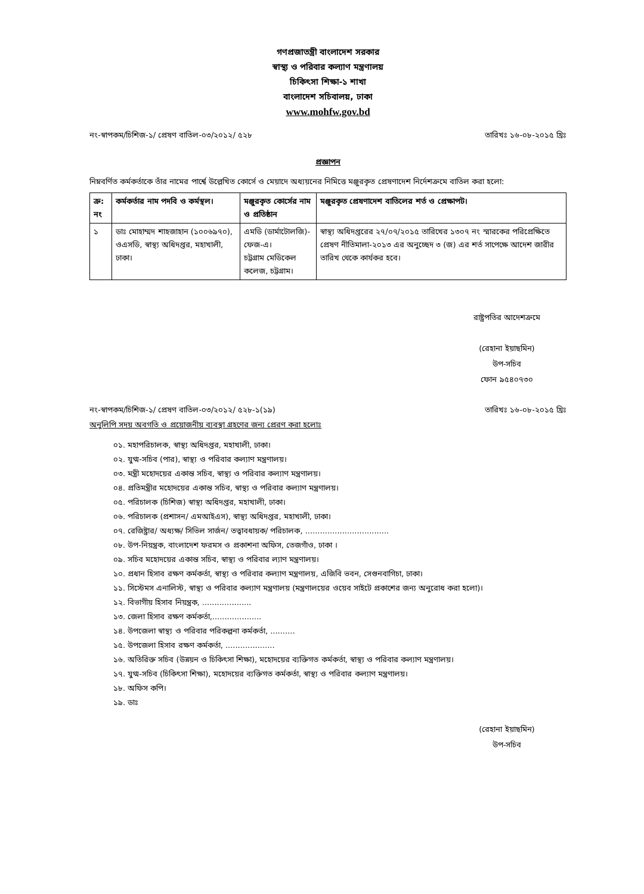গণপ্রজাতন্ত্রী বাংলাদেশ সরকার
স্বাস্থ্য ও পরিবার কল্যাণ মন্ত্রণালয়
চিকিৎসা শিক্ষা-১ শাখা
বাংলাদেশ সচিবালয়, ঢাকা
www.mohfw.gov.bd
নং-স্বাপকম/চিশিজ-১/ প্রেষণ বাতিল-০৩/২০১২/ ৫২৮ তারিখঃ ১৬-০৮-২০১৫ খ্রিঃ
প্রজ্ঞাপন
নিম্নবর্ণিত কর্মকর্তাকে তাঁর নামের পার্শ্বে উল্লেখিত কোর্সে ও মেয়াদে অধ্যয়নের নিমিত্তে মঞ্জুরকৃত প্রেষণাদেশ নির্দেশক্রমে বাতিল করা হলো:
| ক্র: নং | কর্মকর্তার নাম পদবি ও কর্মস্থল। | মঞ্জুরকৃত কোর্সের নাম ও প্রতিষ্ঠান | মঞ্জুরকৃত প্রেষণাদেশ বাতিলের শর্ত ও প্রেক্ষাপট। |
| --- | --- | --- | --- |
| ১ | ডাঃ মোহাম্মদ শাহজাহান (১০০৬৯৭০), ওএসডি, স্বাস্থ্য অধিদপ্তর, মহাখালী, ঢাকা। | এমডি (ডার্মাটোলজি)-ফেজ-এ। চট্টগ্রাম মেডিকেল কলেজ, চট্টগ্রাম। | স্বাস্থ্য অধিদপ্তরের ২৭/০৭/২০১৫ তারিখের ১৩০৭ নং স্মারকের পরিপ্রেক্ষিতে প্রেষণ নীতিমালা-২০১৩ এর অনুচ্ছেদ ৩ (জ) এর শর্ত সাপেক্ষে আদেশ জারীর তারিখ থেকে কার্যকর হবে। |
রাষ্ট্রপতির আদেশক্রমে
(রেহানা ইয়াছমিন)
উপ-সচিব
ফোন ৯৫৪০৭৩০
নং-স্বাপকম/চিশিজ-১/ প্রেষণ বাতিল-০৩/২০১২/ ৫২৮-১(১৯) তারিখঃ ১৬-০৮-২০১৫ খ্রিঃ
অনুলিপি সদয় অবগতি ও প্রয়োজনীয় ব্যবস্থা গ্রহণের জন্য প্রেরণ করা হলোঃ
০১. মহাপরিচালক, স্বাস্থ্য অধিদপ্তর, মহাখালী, ঢাকা।
০২. যুগ্ম-সচিব (পার), স্বাস্থ্য ও পরিবার কল্যাণ মন্ত্রণালয়।
০৩. মন্ত্রী মহোদয়ের একান্ত সচিব, স্বাস্থ্য ও পরিবার কল্যাণ মন্ত্রণালয়।
০৪. প্রতিমন্ত্রীর মহোদয়ের একান্ত সচিব, স্বাস্থ্য ও পরিবার কল্যাণ মন্ত্রণালয়।
০৫. পরিচালক (চিশিজ) স্বাস্থ্য অধিদপ্তর, মহাখালী, ঢাকা।
০৬. পরিচালক (প্রশাসন/ এমআইএস), স্বাস্থ্য অধিদপ্তর, মহাখালী, ঢাকা।
০৭. রেজিষ্ট্রার/ অধ্যক্ষ/ সিভিল সার্জন/ তত্বাবধায়ক/ পরিচালক, ..................................
০৮. উপ-নিয়ন্ত্রক, বাংলাদেশ ফরমস ও প্রকাশনা অফিস, তেজগাঁও, ঢাকা ।
০৯. সচিব মহোদয়ের একান্ত সচিব, স্বাস্থ্য ও পরিবার ল্যাণ মন্ত্রণালয়।
১০. প্রধান হিসাব রক্ষণ কর্মকর্তা, স্বাস্থ্য ও পরিবার কল্যাণ মন্ত্রণালয়, এজিবি ভবন, সেগুনবাগিচা, ঢাকা।
১১. সিস্টেমস এনালিস্ট, স্বাস্থ্য ও পরিবার কল্যাণ মন্ত্রণালয় (মন্ত্রণালয়ের ওয়েব সাইটে প্রকাশের জন্য অনুরোধ করা হলো)।
১২. বিভাগীয় হিসাব নিয়ন্ত্রক, ....................
১৩. জেলা হিসাব রক্ষণ কর্মকর্তা,....................
১৪. উপজেলা স্বাস্থ্য ও পরিবার পরিকল্পনা কর্মকর্তা, ..........
১৫. উপজেলা হিসাব রক্ষণ কর্মকর্তা, ....................
১৬. অতিরিক্ত সচিব (উন্নয়ন ও চিকিৎসা শিক্ষা), মহোদয়ের ব্যক্তিগত কর্মকর্তা, স্বাস্থ্য ও পরিবার কল্যাণ মন্ত্রণালয়।
১৭. যুগ্ম-সচিব (চিকিৎসা শিক্ষা), মহোদয়ের ব্যক্তিগত কর্মকর্তা, স্বাস্থ্য ও পরিবার কল্যাণ মন্ত্রণালয়।
১৮. অফিস কপি।
১৯. ডাঃ
(রেহানা ইয়াছমিন)
উপ-সচিব